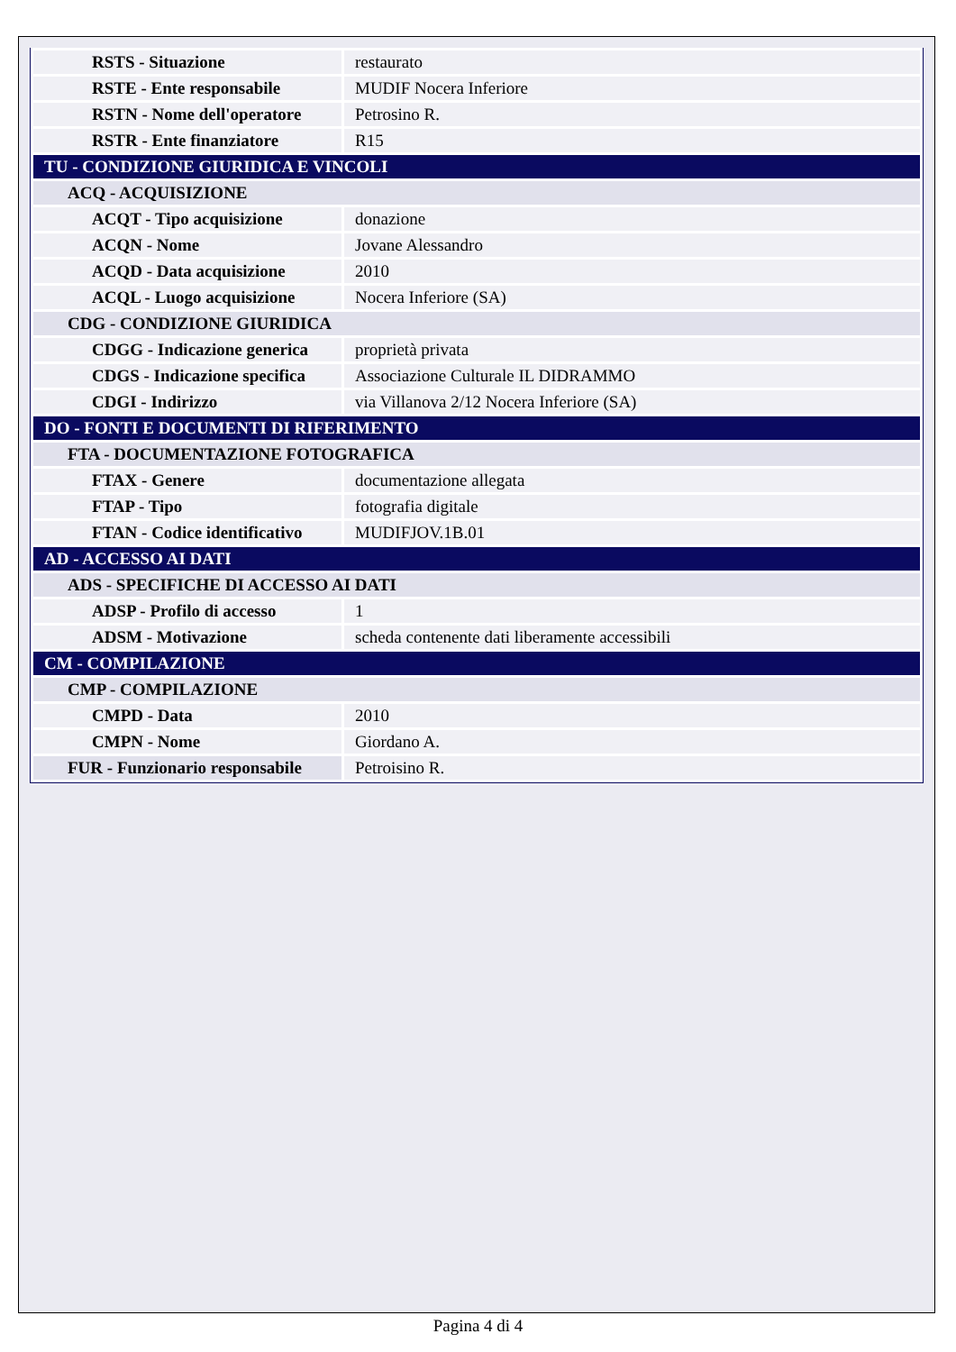| RSTS - Situazione | restaurato |
| RSTE - Ente responsabile | MUDIF Nocera Inferiore |
| RSTN - Nome dell'operatore | Petrosino R. |
| RSTR - Ente finanziatore | R15 |
| TU - CONDIZIONE GIURIDICA E VINCOLI | |
| ACQ - ACQUISIZIONE | |
| ACQT - Tipo acquisizione | donazione |
| ACQN - Nome | Jovane Alessandro |
| ACQD - Data acquisizione | 2010 |
| ACQL - Luogo acquisizione | Nocera Inferiore (SA) |
| CDG - CONDIZIONE GIURIDICA | |
| CDGG - Indicazione generica | proprietà privata |
| CDGS - Indicazione specifica | Associazione Culturale IL DIDRAMMO |
| CDGI - Indirizzo | via Villanova 2/12 Nocera Inferiore (SA) |
| DO - FONTI E DOCUMENTI DI RIFERIMENTO | |
| FTA - DOCUMENTAZIONE FOTOGRAFICA | |
| FTAX - Genere | documentazione allegata |
| FTAP - Tipo | fotografia digitale |
| FTAN - Codice identificativo | MUDIFJOV.1B.01 |
| AD - ACCESSO AI DATI | |
| ADS - SPECIFICHE DI ACCESSO AI DATI | |
| ADSP - Profilo di accesso | 1 |
| ADSM - Motivazione | scheda contenente dati liberamente accessibili |
| CM - COMPILAZIONE | |
| CMP - COMPILAZIONE | |
| CMPD - Data | 2010 |
| CMPN - Nome | Giordano A. |
| FUR - Funzionario responsabile | Petroisino R. |
Pagina 4 di 4